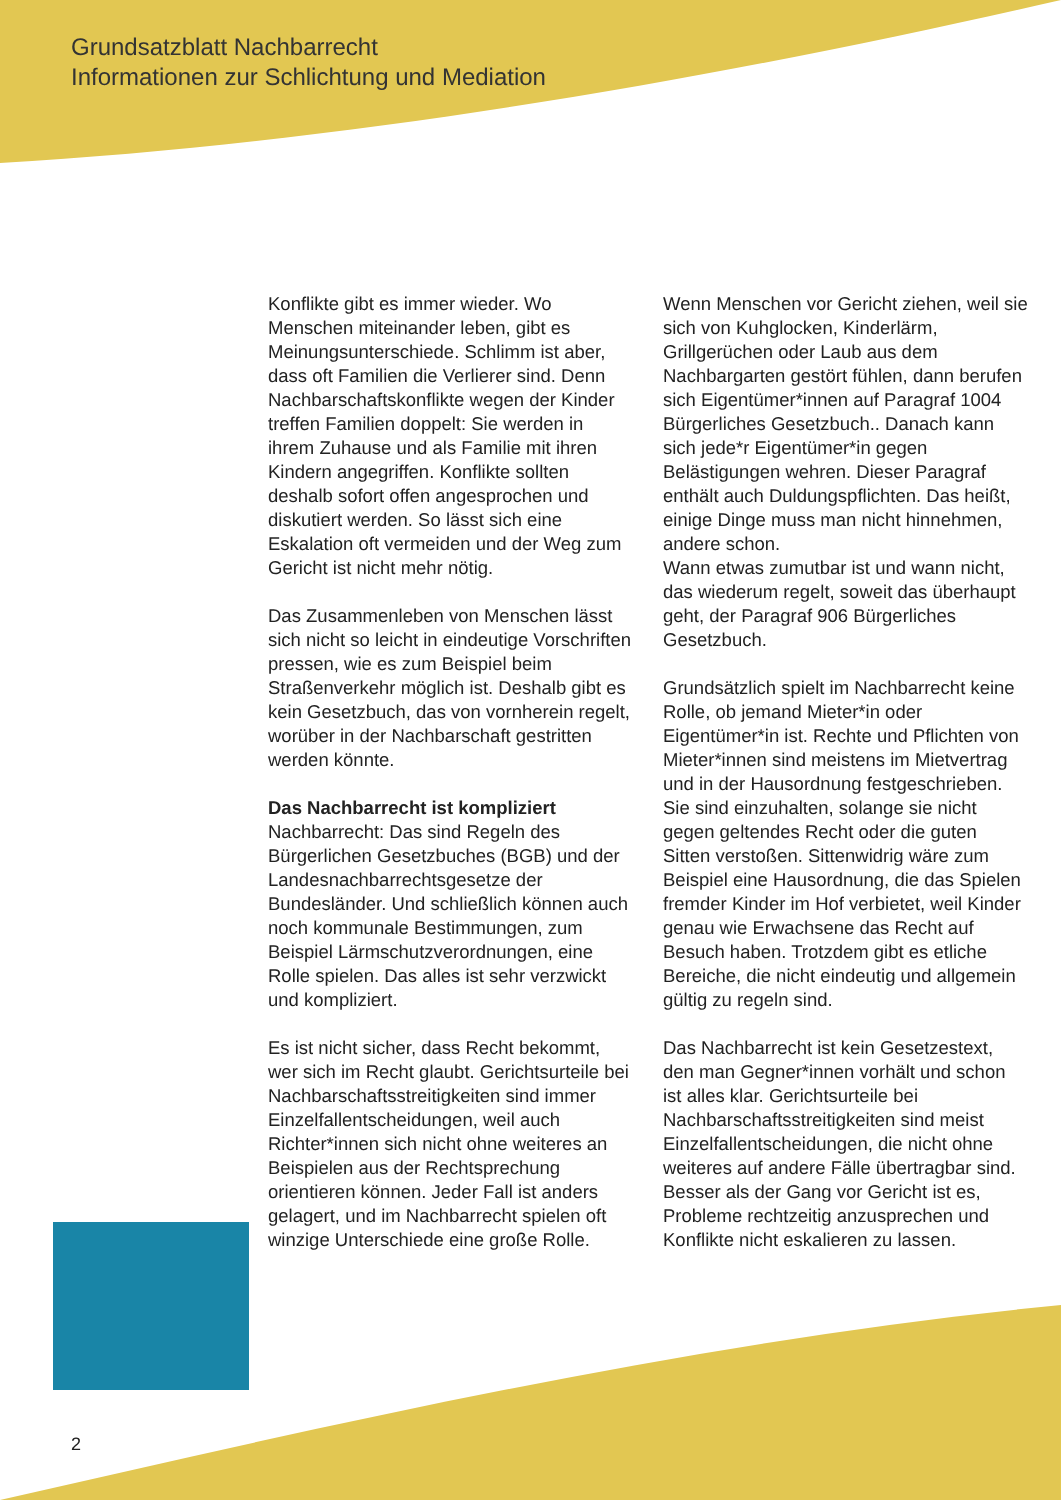Grundsatzblatt Nachbarrecht
Informationen zur Schlichtung und Mediation
Konflikte gibt es immer wieder. Wo Menschen miteinander leben, gibt es Meinungsunterschiede. Schlimm ist aber, dass oft Familien die Verlierer sind. Denn Nachbarschaftskonflikte wegen der Kinder treffen Familien doppelt: Sie werden in ihrem Zuhause und als Familie mit ihren Kindern angegriffen. Konflikte sollten deshalb sofort offen angesprochen und diskutiert werden. So lässt sich eine Eskalation oft vermeiden und der Weg zum Gericht ist nicht mehr nötig.
Das Zusammenleben von Menschen lässt sich nicht so leicht in eindeutige Vorschriften pressen, wie es zum Beispiel beim Straßenverkehr möglich ist. Deshalb gibt es kein Gesetzbuch, das von vornherein regelt, worüber in der Nachbarschaft gestritten werden könnte.
Das Nachbarrecht ist kompliziert
Nachbarrecht: Das sind Regeln des Bürgerlichen Gesetzbuches (BGB) und der Landesnachbarrechtsgesetze der Bundesländer. Und schließlich können auch noch kommunale Bestimmungen, zum Beispiel Lärmschutzverordnungen, eine Rolle spielen. Das alles ist sehr verzwickt und kompliziert.
Es ist nicht sicher, dass Recht bekommt, wer sich im Recht glaubt. Gerichtsurteile bei Nachbarschaftsstreitigkeiten sind immer Einzelfallentscheidungen, weil auch Richter*innen sich nicht ohne weiteres an Beispielen aus der Rechtsprechung orientieren können. Jeder Fall ist anders gelagert, und im Nachbarrecht spielen oft winzige Unterschiede eine große Rolle.
Wenn Menschen vor Gericht ziehen, weil sie sich von Kuhglocken, Kinderlärm, Grillgerüchen oder Laub aus dem Nachbargarten gestört fühlen, dann berufen sich Eigentümer*innen auf Paragraf 1004 Bürgerliches Gesetzbuch.. Danach kann sich jede*r Eigentümer*in gegen Belästigungen wehren. Dieser Paragraf enthält auch Duldungspflichten. Das heißt, einige Dinge muss man nicht hinnehmen, andere schon.
Wann etwas zumutbar ist und wann nicht, das wiederum regelt, soweit das überhaupt geht, der Paragraf 906 Bürgerliches Gesetzbuch.
Grundsätzlich spielt im Nachbarrecht keine Rolle, ob jemand Mieter*in oder Eigentümer*in ist. Rechte und Pflichten von Mieter*innen sind meistens im Mietvertrag und in der Hausordnung festgeschrieben. Sie sind einzuhalten, solange sie nicht gegen geltendes Recht oder die guten Sitten verstoßen. Sittenwidrig wäre zum Beispiel eine Hausordnung, die das Spielen fremder Kinder im Hof verbietet, weil Kinder genau wie Erwachsene das Recht auf Besuch haben. Trotzdem gibt es etliche Bereiche, die nicht eindeutig und allgemein gültig zu regeln sind.
Das Nachbarrecht ist kein Gesetzestext, den man Gegner*innen vorhält und schon ist alles klar. Gerichtsurteile bei Nachbarschaftsstreitigkeiten sind meist Einzelfallentscheidungen, die nicht ohne weiteres auf andere Fälle übertragbar sind. Besser als der Gang vor Gericht ist es, Probleme rechtzeitig anzusprechen und Konflikte nicht eskalieren zu lassen.
2